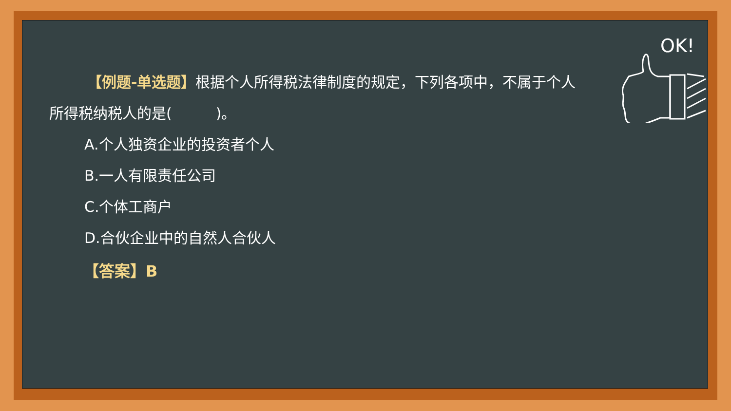OK!
【例题-单选题】根据个人所得税法律制度的规定，下列各项中，不属于个人所得税纳税人的是(　　　)。
A.个人独资企业的投资者个人
B.一人有限责任公司
C.个体工商户
D.合伙企业中的自然人合伙人
【答案】B